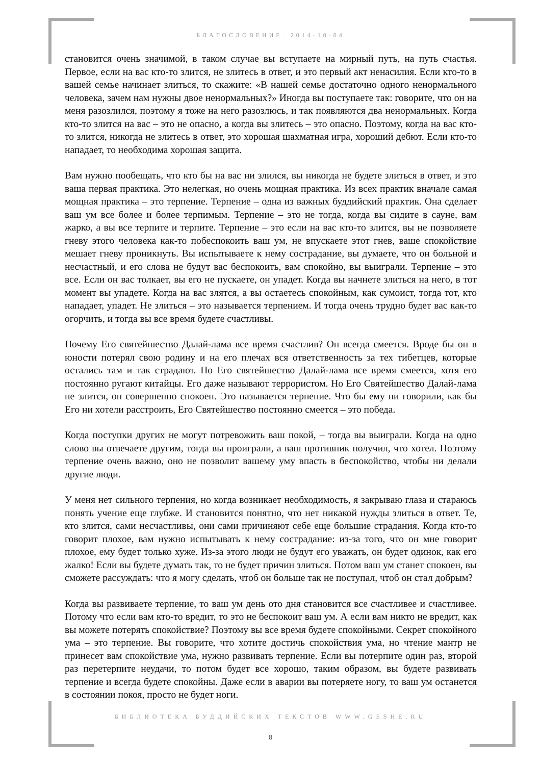БЛАГОСЛОВЕНИЕ. 2014-10-04
становится очень значимой, в таком случае вы вступаете на мирный путь, на путь счастья. Первое, если на вас кто-то злится, не злитесь в ответ, и это первый акт ненасилия. Если кто-то в вашей семье начинает злиться, то скажите: «В нашей семье достаточно одного ненормального человека, зачем нам нужны двое ненормальных?» Иногда вы поступаете так: говорите, что он на меня разозлился, поэтому я тоже на него разозлюсь, и так появляются два ненормальных. Когда кто-то злится на вас – это не опасно, а когда вы злитесь – это опасно. Поэтому, когда на вас кто-то злится, никогда не злитесь в ответ, это хорошая шахматная игра, хороший дебют. Если кто-то нападает, то необходима хорошая защита.
Вам нужно пообещать, что кто бы на вас ни злился, вы никогда не будете злиться в ответ, и это ваша первая практика. Это нелегкая, но очень мощная практика. Из всех практик вначале самая мощная практика – это терпение. Терпение – одна из важных буддийский практик. Она сделает ваш ум все более и более терпимым. Терпение – это не тогда, когда вы сидите в сауне, вам жарко, а вы все терпите и терпите. Терпение – это если на вас кто-то злится, вы не позволяете гневу этого человека как-то побеспокоить ваш ум, не впускаете этот гнев, ваше спокойствие мешает гневу проникнуть. Вы испытываете к нему сострадание, вы думаете, что он больной и несчастный, и его слова не будут вас беспокоить, вам спокойно, вы выиграли. Терпение – это все. Если он вас толкает, вы его не пускаете, он упадет. Когда вы начнете злиться на него, в тот момент вы упадете. Когда на вас злятся, а вы остаетесь спокойным, как сумоист, тогда тот, кто нападает, упадет. Не злиться – это называется терпением. И тогда очень трудно будет вас как-то огорчить, и тогда вы все время будете счастливы.
Почему Его святейшество Далай-лама все время счастлив? Он всегда смеется. Вроде бы он в юности потерял свою родину и на его плечах вся ответственность за тех тибетцев, которые остались там и так страдают. Но Его святейшество Далай-лама все время смеется, хотя его постоянно ругают китайцы. Его даже называют террористом. Но Его Святейшество Далай-лама не злится, он совершенно спокоен. Это называется терпение. Что бы ему ни говорили, как бы Его ни хотели расстроить, Его Святейшество постоянно смеется – это победа.
Когда поступки других не могут потревожить ваш покой, – тогда вы выиграли. Когда на одно слово вы отвечаете другим, тогда вы проиграли, а ваш противник получил, что хотел. Поэтому терпение очень важно, оно не позволит вашему уму впасть в беспокойство, чтобы ни делали другие люди.
У меня нет сильного терпения, но когда возникает необходимость, я закрываю глаза и стараюсь понять учение еще глубже. И становится понятно, что нет никакой нужды злиться в ответ. Те, кто злится, сами несчастливы, они сами причиняют себе еще большие страдания. Когда кто-то говорит плохое, вам нужно испытывать к нему сострадание: из-за того, что он мне говорит плохое, ему будет только хуже. Из-за этого люди не будут его уважать, он будет одинок, как его жалко! Если вы будете думать так, то не будет причин злиться. Потом ваш ум станет спокоен, вы сможете рассуждать: что я могу сделать, чтоб он больше так не поступал, чтоб он стал добрым?
Когда вы развиваете терпение, то ваш ум день ото дня становится все счастливее и счастливее. Потому что если вам кто-то вредит, то это не беспокоит ваш ум. А если вам никто не вредит, как вы можете потерять спокойствие? Поэтому вы все время будете спокойными. Секрет спокойного ума – это терпение. Вы говорите, что хотите достичь спокойствия ума, но чтение мантр не принесет вам спокойствие ума, нужно развивать терпение. Если вы потерпите один раз, второй раз перетерпите неудачи, то потом будет все хорошо, таким образом, вы будете развивать терпение и всегда будете спокойны. Даже если в аварии вы потеряете ногу, то ваш ум останется в состоянии покоя, просто не будет ноги.
БИБЛИОТЕКА БУДДИЙСКИХ ТЕКСТОВ WWW.GESHE.RU
8